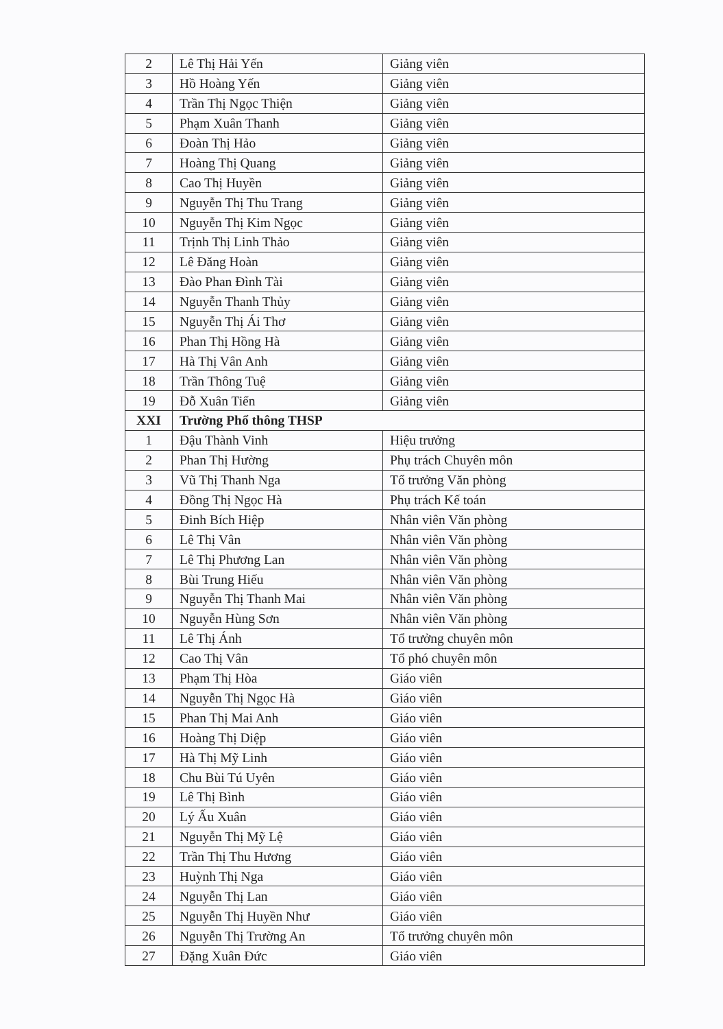| 2 | Lê Thị Hải Yến | Giảng viên |
| 3 | Hồ Hoàng Yến | Giảng viên |
| 4 | Trần Thị Ngọc Thiện | Giảng viên |
| 5 | Phạm Xuân Thanh | Giảng viên |
| 6 | Đoàn Thị Hảo | Giảng viên |
| 7 | Hoàng Thị Quang | Giảng viên |
| 8 | Cao Thị Huyền | Giảng viên |
| 9 | Nguyễn Thị Thu Trang | Giảng viên |
| 10 | Nguyễn Thị Kim Ngọc | Giảng viên |
| 11 | Trịnh Thị Linh Thảo | Giảng viên |
| 12 | Lê Đăng Hoàn | Giảng viên |
| 13 | Đào Phan Đình Tài | Giảng viên |
| 14 | Nguyễn Thanh Thủy | Giảng viên |
| 15 | Nguyễn Thị Ái Thơ | Giảng viên |
| 16 | Phan Thị Hồng Hà | Giảng viên |
| 17 | Hà Thị Vân Anh | Giảng viên |
| 18 | Trần Thông Tuệ | Giảng viên |
| 19 | Đỗ Xuân Tiến | Giảng viên |
| XXI | Trường Phổ thông THSP | |
| 1 | Đậu Thành Vinh | Hiệu trưởng |
| 2 | Phan Thị Hường | Phụ trách Chuyên môn |
| 3 | Vũ Thị Thanh Nga | Tổ trưởng Văn phòng |
| 4 | Đồng Thị Ngọc Hà | Phụ trách Kế toán |
| 5 | Đinh Bích Hiệp | Nhân viên Văn phòng |
| 6 | Lê Thị Vân | Nhân viên Văn phòng |
| 7 | Lê Thị Phương Lan | Nhân viên Văn phòng |
| 8 | Bùi Trung Hiếu | Nhân viên Văn phòng |
| 9 | Nguyễn Thị Thanh Mai | Nhân viên Văn phòng |
| 10 | Nguyễn Hùng Sơn | Nhân viên Văn phòng |
| 11 | Lê Thị Ánh | Tổ trưởng chuyên môn |
| 12 | Cao Thị Vân | Tổ phó chuyên môn |
| 13 | Phạm Thị Hòa | Giáo viên |
| 14 | Nguyễn Thị Ngọc Hà | Giáo viên |
| 15 | Phan Thị Mai Anh | Giáo viên |
| 16 | Hoàng Thị Diệp | Giáo viên |
| 17 | Hà Thị Mỹ Linh | Giáo viên |
| 18 | Chu Bùi Tú Uyên | Giáo viên |
| 19 | Lê Thị Bình | Giáo viên |
| 20 | Lý Ấu Xuân | Giáo viên |
| 21 | Nguyễn Thị Mỹ Lệ | Giáo viên |
| 22 | Trần Thị Thu Hương | Giáo viên |
| 23 | Huỳnh Thị Nga | Giáo viên |
| 24 | Nguyễn Thị Lan | Giáo viên |
| 25 | Nguyễn Thị Huyền Như | Giáo viên |
| 26 | Nguyễn Thị Trường An | Tổ trưởng chuyên môn |
| 27 | Đặng Xuân Đức | Giáo viên |